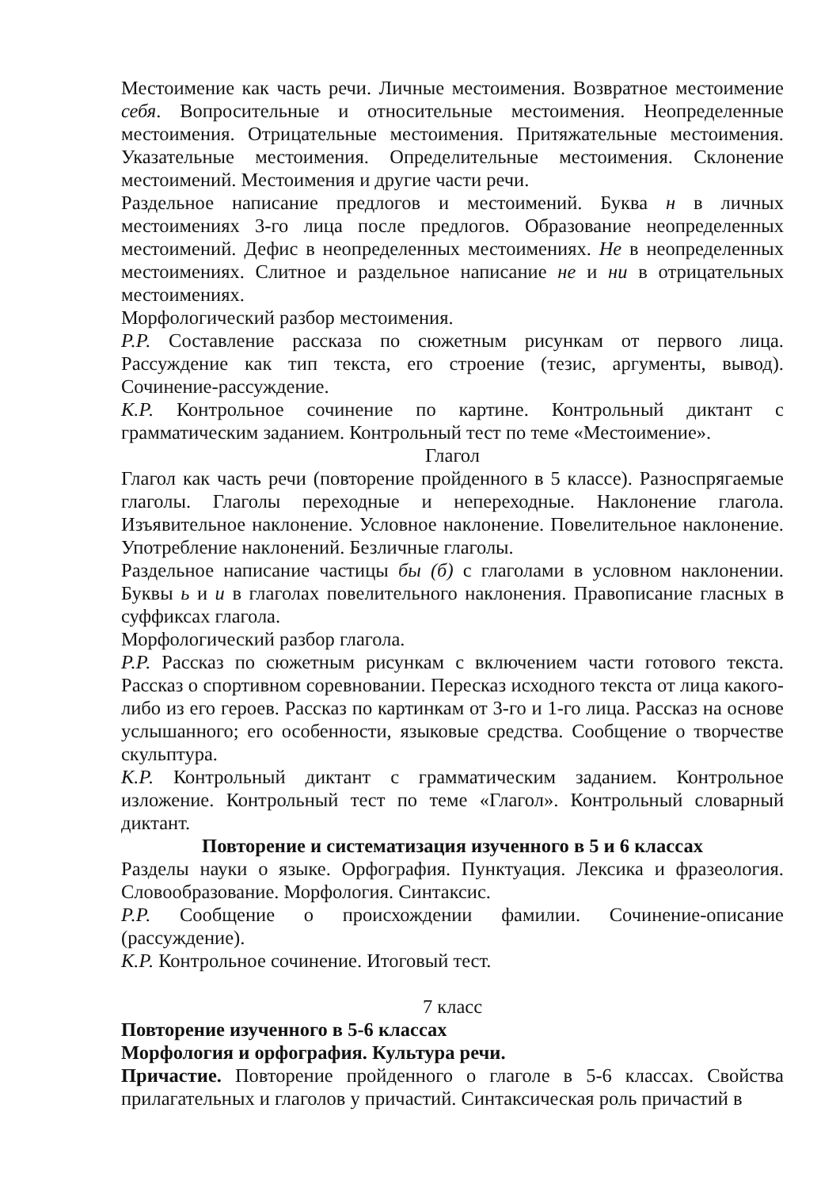Местоимение как часть речи. Личные местоимения. Возвратное местоимение себя. Вопросительные и относительные местоимения. Неопределенные местоимения. Отрицательные местоимения. Притяжательные местоимения. Указательные местоимения. Определительные местоимения. Склонение местоимений. Местоимения и другие части речи.
Раздельное написание предлогов и местоимений. Буква н в личных местоимениях 3-го лица после предлогов. Образование неопределенных местоимений. Дефис в неопределенных местоимениях. Не в неопределенных местоимениях. Слитное и раздельное написание не и ни в отрицательных местоимениях.
Морфологический разбор местоимения.
Р.Р. Составление рассказа по сюжетным рисункам от первого лица. Рассуждение как тип текста, его строение (тезис, аргументы, вывод). Сочинение-рассуждение.
К.Р. Контрольное сочинение по картине. Контрольный диктант с грамматическим заданием. Контрольный тест по теме «Местоимение».
Глагол
Глагол как часть речи (повторение пройденного в 5 классе). Разноспрягаемые глаголы. Глаголы переходные и непереходные. Наклонение глагола. Изъявительное наклонение. Условное наклонение. Повелительное наклонение. Употребление наклонений. Безличные глаголы.
Раздельное написание частицы бы (б) с глаголами в условном наклонении. Буквы ь и и в глаголах повелительного наклонения. Правописание гласных в суффиксах глагола.
Морфологический разбор глагола.
Р.Р. Рассказ по сюжетным рисункам с включением части готового текста. Рассказ о спортивном соревновании. Пересказ исходного текста от лица какого-либо из его героев. Рассказ по картинкам от 3-го и 1-го лица. Рассказ на основе услышанного; его особенности, языковые средства. Сообщение о творчестве скульптура.
К.Р. Контрольный диктант с грамматическим заданием. Контрольное изложение. Контрольный тест по теме «Глагол». Контрольный словарный диктант.
Повторение и систематизация изученного в 5 и 6 классах
Разделы науки о языке. Орфография. Пунктуация. Лексика и фразеология. Словообразование. Морфология. Синтаксис.
Р.Р. Сообщение о происхождении фамилии. Сочинение-описание (рассуждение).
К.Р. Контрольное сочинение. Итоговый тест.
7 класс
Повторение изученного в 5-6 классах
Морфология и орфография. Культура речи.
Причастие. Повторение пройденного о глаголе в 5-6 классах. Свойства прилагательных и глаголов у причастий. Синтаксическая роль причастий в